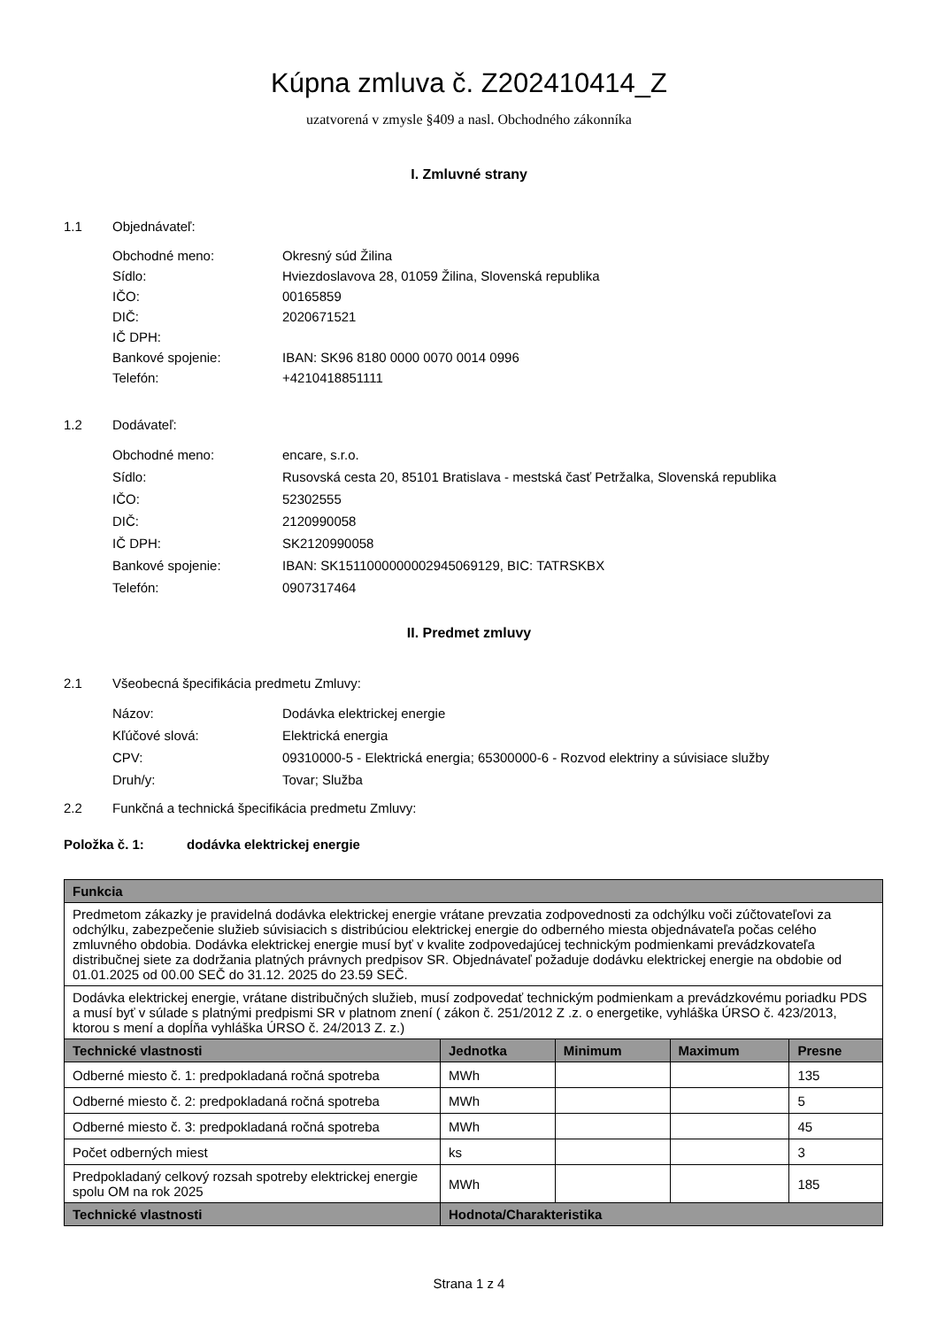Kúpna zmluva č. Z202410414_Z
uzatvorená v zmysle §409 a nasl. Obchodného zákonníka
I. Zmluvné strany
1.1 Objednávateľ:
Obchodné meno: Okresný súd Žilina
Sídlo: Hviezdoslavova 28, 01059 Žilina, Slovenská republika
IČO: 00165859
DIČ: 2020671521
IČ DPH:
Bankové spojenie: IBAN: SK96 8180 0000 0070 0014 0996
Telefón: +4210418851111
1.2 Dodávateľ:
Obchodné meno: encare, s.r.o.
Sídlo: Rusovská cesta 20, 85101 Bratislava - mestská časť Petržalka, Slovenská republika
IČO: 52302555
DIČ: 2120990058
IČ DPH: SK2120990058
Bankové spojenie: IBAN: SK1511000000002945069129, BIC: TATRSKBX
Telefón: 0907317464
II. Predmet zmluvy
2.1 Všeobecná špecifikácia predmetu Zmluvy:
Názov: Dodávka elektrickej energie
Kľúčové slová: Elektrická energia
CPV: 09310000-5 - Elektrická energia; 65300000-6 - Rozvod elektriny a súvisiace služby
Druh/y: Tovar; Služba
2.2 Funkčná a technická špecifikácia predmetu Zmluvy:
Položka č. 1: dodávka elektrickej energie
| Funkcia | | | | |
| --- | --- | --- | --- | --- |
| Predmetom zákazky je pravidelná dodávka elektrickej energie vrátane prevzatia zodpovednosti za odchýlku voči zúčtovateľovi za odchýlku, zabezpečenie služieb súvisiacich s distribúciou elektrickej energie do odberného miesta objednávateľa počas celého zmluvného obdobia. Dodávka elektrickej energie musí byť v kvalite zodpovedajúcej technickým podmienkami prevádzkovateľa distribučnej siete za dodržania platných právnych predpisov SR. Objednávateľ požaduje dodávku elektrickej energie na obdobie od 01.01.2025 od 00.00 SEČ do 31.12. 2025 do 23.59 SEČ. | | | | |
| Dodávka elektrickej energie, vrátane distribučných služieb, musí zodpovedať technickým podmienkam a prevádzkovému poriadku PDS a musí byť v súlade s platnými predpismi SR v platnom znení ( zákon č. 251/2012 Z .z. o energetike, vyhláška ÚRSO č. 423/2013, ktorou s mení a dopĺňa vyhláška ÚRSO č. 24/2013 Z. z.) | | | | |
| Technické vlastnosti | Jednotka | Minimum | Maximum | Presne |
| Odberné miesto č. 1: predpokladaná ročná spotreba | MWh | | | 135 |
| Odberné miesto č. 2: predpokladaná ročná spotreba | MWh | | | 5 |
| Odberné miesto č. 3: predpokladaná ročná spotreba | MWh | | | 45 |
| Počet odberných miest | ks | | | 3 |
| Predpokladaný celkový rozsah spotreby elektrickej energie spolu OM na rok 2025 | MWh | | | 185 |
| Technické vlastnosti | Hodnota/Charakteristika | | | |
Strana 1 z 4